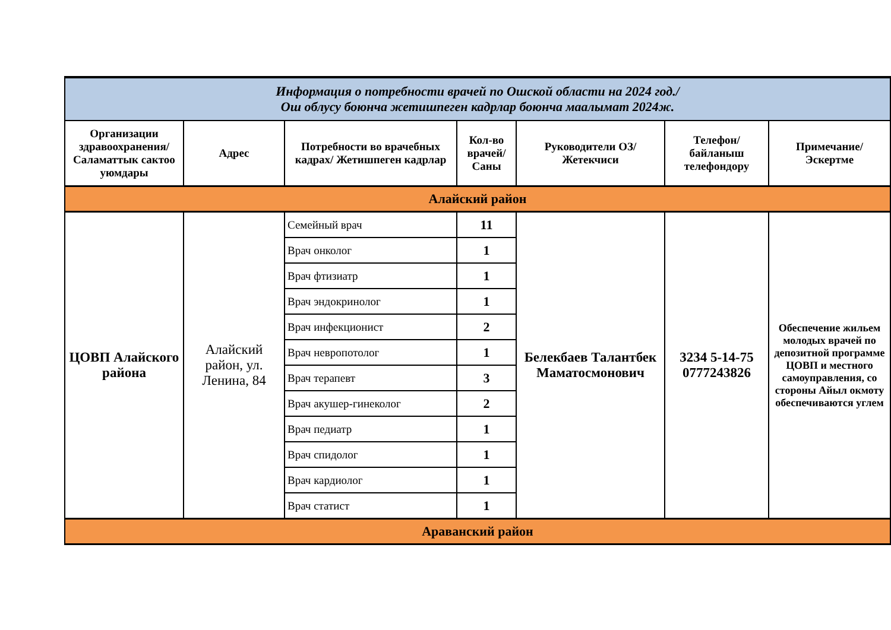| Информация о потребности врачей по Ошской области на 2024 год./ Ош облусу боюнча жетишпеген кадрлар боюнча маалымат 2024ж. | | | | | | |
| Организации здравоохранения/ Саламаттык сактоо уюмдары | Адрес | Потребности во врачебных кадрах/ Жетишпеген кадрлар | Кол-во врачей/ Саны | Руководители ОЗ/ Жетекчиси | Телефон/ байланыш телефондору | Примечание/ Эскертме |
| Алайский район | | | | | | |
| ЦОВП Алайского района | Алайский район, ул. Ленина, 84 | Семейный врач | 11 | Белекбаев Талантбек Маматосмонович | 3234 5-14-75 0777243826 | Обеспечение жильем молодых врачей по депозитной программе ЦОВП и местного самоуправления, со стороны Айыл окмоту обеспечиваются углем |
| | | Врач онколог | 1 | | | |
| | | Врач фтизиатр | 1 | | | |
| | | Врач эндокринолог | 1 | | | |
| | | Врач инфекционист | 2 | | | |
| | | Врач невропотолог | 1 | | | |
| | | Врач терапевт | 3 | | | |
| | | Врач акушер-гинеколог | 2 | | | |
| | | Врач педиатр | 1 | | | |
| | | Врач спидолог | 1 | | | |
| | | Врач кардиолог | 1 | | | |
| | | Врач статист | 1 | | | |
| Араванский район | | | | | | |